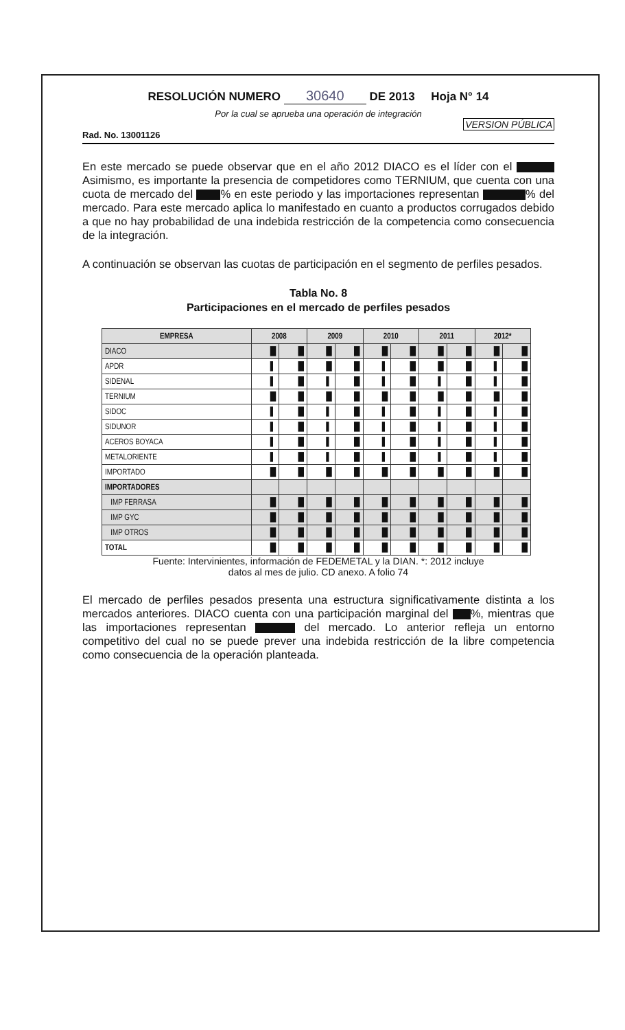RESOLUCIÓN NUMERO 30640 DE 2013 Hoja N° 14
Por la cual se aprueba una operación de integración
VERSION PÚBLICA
Rad. No. 13001126
En este mercado se puede observar que en el año 2012 DIACO es el líder con el Asimismo, es importante la presencia de competidores como TERNIUM, que cuenta con una cuota de mercado del % en este periodo y las importaciones representan % del mercado. Para este mercado aplica lo manifestado en cuanto a productos corrugados debido a que no hay probabilidad de una indebida restricción de la competencia como consecuencia de la integración.
A continuación se observan las cuotas de participación en el segmento de perfiles pesados.
Tabla No. 8
Participaciones en el mercado de perfiles pesados
| EMPRESA | 2008 | | 2009 | | 2010 | | 2011 | | 2012* | |
| --- | --- | --- | --- | --- | --- | --- | --- | --- | --- | --- |
| DIACO | █ | █ | █ | █ | █ | █ | █ | █ | █ | █ |
| APDR | ▌ | █ | █ | █ | ▌ | █ | █ | █ | ▌ | █ |
| SIDENAL | ▌ | █ | ▌ | █ | ▌ | █ | ▌ | █ | ▌ | █ |
| TERNIUM | █ | █ | █ | █ | █ | █ | █ | █ | █ | █ |
| SIDOC | ▌ | █ | ▌ | █ | ▌ | █ | ▌ | █ | ▌ | █ |
| SIDUNOR | ▌ | █ | ▌ | █ | ▌ | █ | ▌ | █ | ▌ | █ |
| ACEROS BOYACA | ▌ | █ | ▌ | █ | ▌ | █ | ▌ | █ | ▌ | █ |
| METALORIENTE | ▌ | █ | ▌ | █ | ▌ | █ | ▌ | █ | ▌ | █ |
| IMPORTADO | █ | █ | █ | █ | █ | █ | █ | █ | █ | █ |
| IMPORTADORES | | | | | | | | | | |
| IMP FERRASA | █ | █ | █ | █ | █ | █ | █ | █ | █ | █ |
| IMP GYC | █ | █ | █ | █ | █ | █ | █ | █ | █ | █ |
| IMP OTROS | █ | █ | █ | █ | █ | █ | █ | █ | █ | █ |
| TOTAL | █ | █ | █ | █ | █ | █ | █ | █ | █ | █ |
Fuente: Intervinientes, información de FEDEMETAL y la DIAN. *: 2012 incluye
datos al mes de julio. CD anexo. A folio 74
El mercado de perfiles pesados presenta una estructura significativamente distinta a los mercados anteriores. DIACO cuenta con una participación marginal del %, mientras que las importaciones representan del mercado. Lo anterior refleja un entorno competitivo del cual no se puede prever una indebida restricción de la libre competencia como consecuencia de la operación planteada.